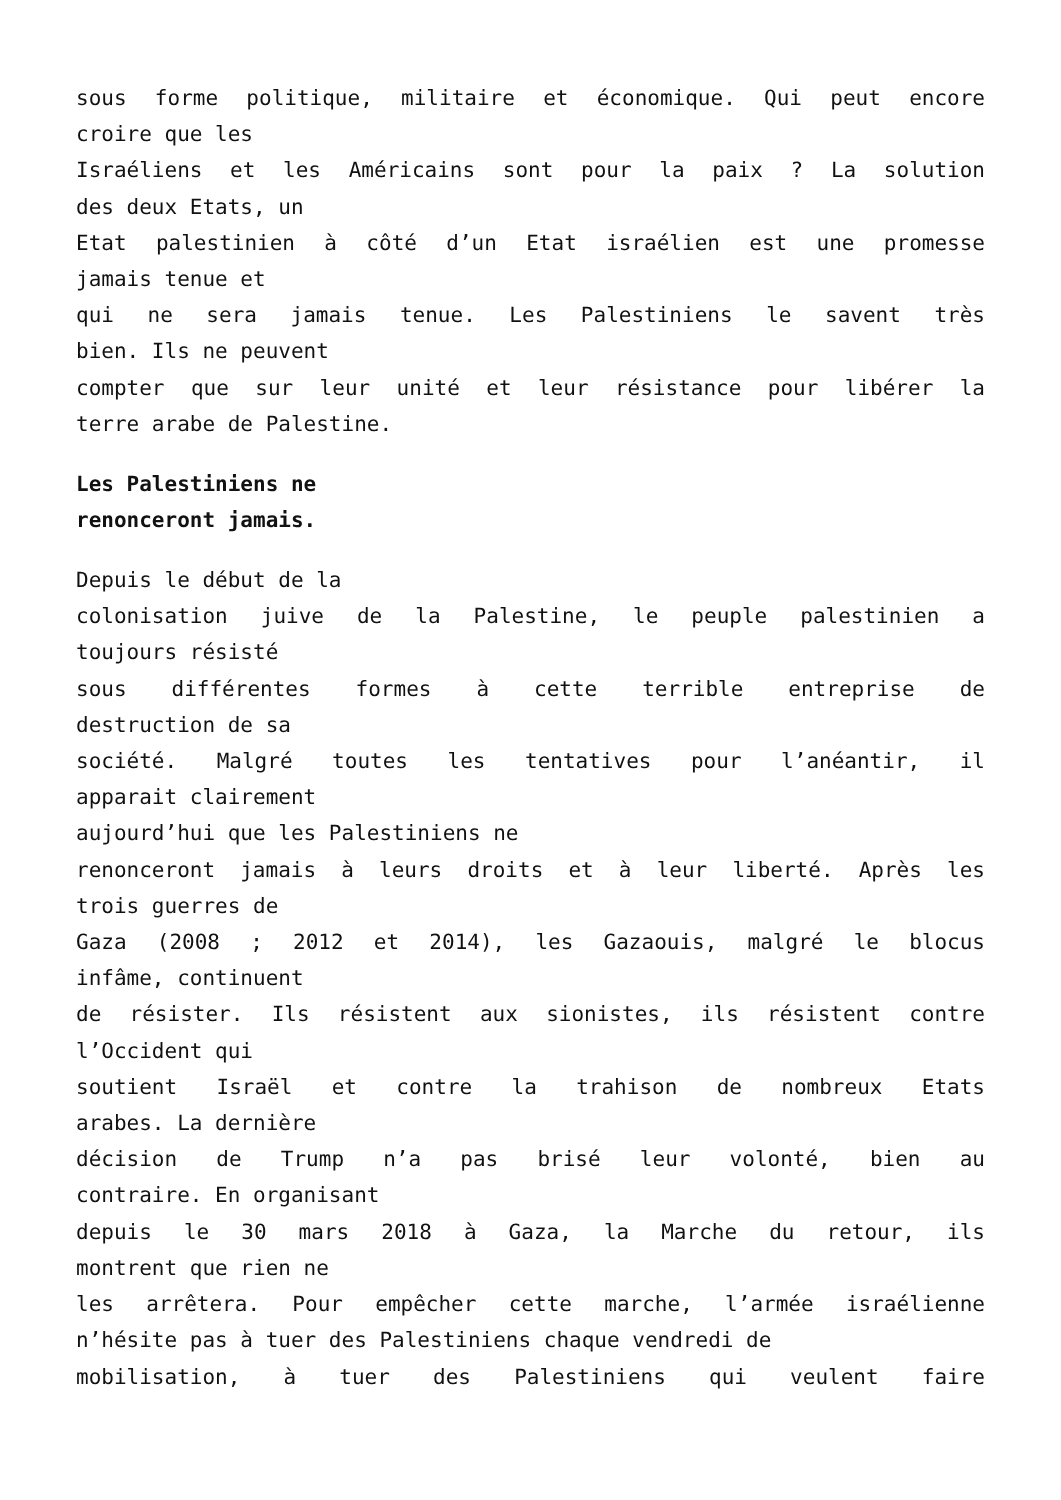sous forme politique, militaire et économique. Qui peut encore
croire que les
Israéliens et les Américains sont pour la paix ? La solution
des deux Etats, un
Etat palestinien à côté d’un Etat israélien est une promesse
jamais tenue et
qui ne sera jamais tenue. Les Palestiniens le savent très
bien. Ils ne peuvent
compter que sur leur unité et leur résistance pour libérer la
terre arabe de Palestine.
Les Palestiniens ne
renonceront jamais.
Depuis le début de la
colonisation juive de la Palestine, le peuple palestinien a
toujours résisté
sous différentes formes à cette terrible entreprise de
destruction de sa
société. Malgré toutes les tentatives pour l’anéantir, il
apparait clairement
aujourd’hui que les Palestiniens ne
renonceront jamais à leurs droits et à leur liberté. Après les
trois guerres de
Gaza (2008 ; 2012 et 2014), les Gazaouis, malgré le blocus
infâme, continuent
de résister. Ils résistent aux sionistes, ils résistent contre
l’Occident qui
soutient Israël et contre la trahison de nombreux Etats
arabes. La dernière
décision de Trump n’a pas brisé leur volonté, bien au
contraire. En organisant
depuis le 30 mars 2018 à Gaza, la Marche du retour, ils
montrent que rien ne
les arrêtera. Pour empêcher cette marche, l’armée israélienne
n’hésite pas à tuer des Palestiniens chaque vendredi de
mobilisation, à tuer des Palestiniens qui veulent faire